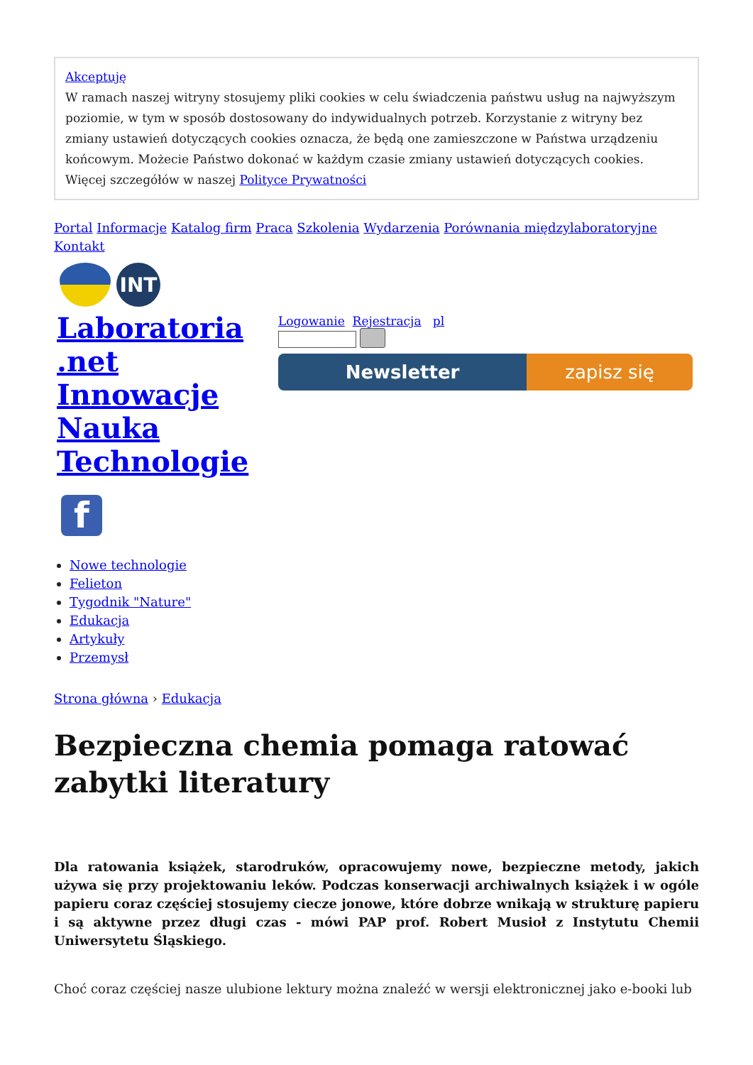Akceptuję
W ramach naszej witryny stosujemy pliki cookies w celu świadczenia państwu usług na najwyższym poziomie, w tym w sposób dostosowany do indywidualnych potrzeb. Korzystanie z witryny bez zmiany ustawień dotyczących cookies oznacza, że będą one zamieszczone w Państwa urządzeniu końcowym. Możecie Państwo dokonać w każdym czasie zmiany ustawień dotyczących cookies. Więcej szczegółów w naszej Polityce Prywatności
Portal Informacje Katalog firm Praca Szkolenia Wydarzenia Porównania międzylaboratoryjne Kontakt
INT
Laboratoria .net Innowacje Nauka Technologie
Logowanie Rejestracja pl
Newsletter zapisz się
f
Nowe technologie
Felieton
Tygodnik "Nature"
Edukacja
Artykuły
Przemysł
Strona główna › Edukacja
Bezpieczna chemia pomaga ratować zabytki literatury
Dla ratowania książek, starodruków, opracowujemy nowe, bezpieczne metody, jakich używa się przy projektowaniu leków. Podczas konserwacji archiwalnych książek i w ogóle papieru coraz częściej stosujemy ciecze jonowe, które dobrze wnikają w strukturę papieru i są aktywne przez długi czas - mówi PAP prof. Robert Musioł z Instytutu Chemii Uniwersytetu Śląskiego.
Choć coraz częściej nasze ulubione lektury można znaleźć w wersji elektronicznej jako e-booki lub